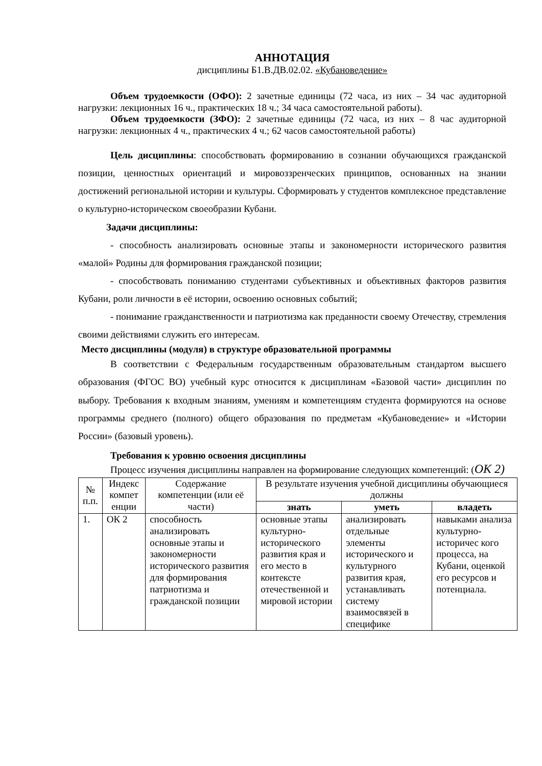АННОТАЦИЯ
дисциплины Б1.В.ДВ.02.02. «Кубановедение»
Объем трудоемкости (ОФО): 2 зачетные единицы (72 часа, из них – 34 час аудиторной нагрузки: лекционных 16 ч., практических 18 ч.; 34 часа самостоятельной работы).
Объем трудоемкости (ЗФО): 2 зачетные единицы (72 часа, из них – 8 час аудиторной нагрузки: лекционных 4 ч., практических 4 ч.; 62 часов самостоятельной работы)
Цель дисциплины: способствовать формированию в сознании обучающихся гражданской позиции, ценностных ориентаций и мировоззренческих принципов, основанных на знании достижений региональной истории и культуры. Сформировать у студентов комплексное представление о культурно-историческом своеобразии Кубани.
Задачи дисциплины:
- способность анализировать основные этапы и закономерности исторического развития «малой» Родины для формирования гражданской позиции;
- способствовать пониманию студентами субъективных и объективных факторов развития Кубани, роли личности в её истории, освоению основных событий;
- понимание гражданственности и патриотизма как преданности своему Отечеству, стремления своими действиями служить его интересам.
Место дисциплины (модуля) в структуре образовательной программы
В соответствии с Федеральным государственным образовательным стандартом высшего образования (ФГОС ВО) учебный курс относится к дисциплинам «Базовой части» дисциплин по выбору. Требования к входным знаниям, умениям и компетенциям студента формируются на основе программы среднего (полного) общего образования по предметам «Кубановедение» и «Истории России» (базовый уровень).
Требования к уровню освоения дисциплины
Процесс изучения дисциплины направлен на формирование следующих компетенций: (ОК 2)
| № п.п. | Индекс компет енции | Содержание компетенции (или её части) | В результате изучения учебной дисциплины обучающиеся должны | | |
| --- | --- | --- | --- | --- | --- |
| | | | знать | уметь | владеть |
| 1. | ОК 2 | способность анализировать основные этапы и закономерности исторического развития для формирования патриотизма и гражданской позиции | основные этапы культурно-исторического развития края и его место в контексте отечественной и мировой истории | анализировать отдельные элементы исторического и культурного развития края, устанавливать систему взаимосвязей в специфике | навыками анализа культурно-историчес кого процесса, на Кубани, оценкой его ресурсов и потенциала. |